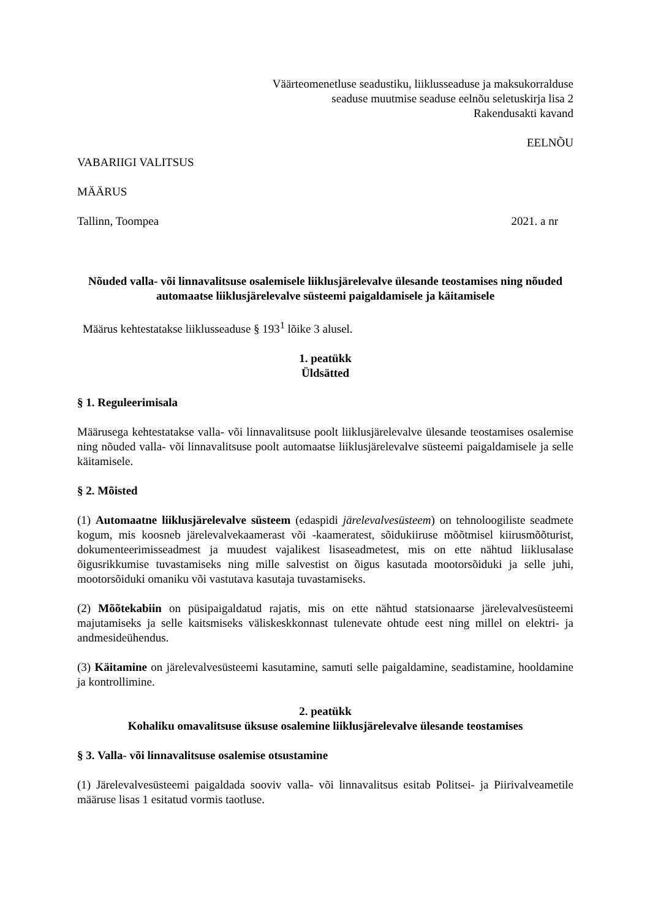Väärteomenetluse seadustiku, liiklusseaduse ja maksukorralduse
seaduse muutmise seaduse eelnõu seletuskirja lisa 2
Rakendusakti kavand
EELNÕU
VABARIIGI VALITSUS
MÄÄRUS
Tallinn, Toompea 2021. a nr
Nõuded valla- või linnavalitsuse osalemisele liiklusjärelevalve ülesande teostamises ning nõuded automaatse liiklusjärelevalve süsteemi paigaldamisele ja käitamisele
Määrus kehtestatakse liiklusseaduse § 193<sup>1</sup> lõike 3 alusel.
1. peatükk
Üldsätted
§ 1. Reguleerimisala
Määrusega kehtestatakse valla- või linnavalitsuse poolt liiklusjärelevalve ülesande teostamises osalemise ning nõuded valla- või linnavalitsuse poolt automaatse liiklusjärelevalve süsteemi paigaldamisele ja selle käitamisele.
§ 2. Mõisted
(1) Automaatne liiklusjärelevalve süsteem (edaspidi järelevalvesüsteem) on tehnoloogiliste seadmete kogum, mis koosneb järelevalvekaamerast või -kaameratest, sõidukiiruse mõõtmisel kiirusmõõturist, dokumenteerimisseadmest ja muudest vajalikest lisaseadmetest, mis on ette nähtud liiklusalase õigusrikkumise tuvastamiseks ning mille salvestist on õigus kasutada mootorsõiduki ja selle juhi, mootorsõiduki omaniku või vastutava kasutaja tuvastamiseks.
(2) Mõõtekabiin on püsipaigaldatud rajatis, mis on ette nähtud statsionaarse järelevalvesüsteemi majutamiseks ja selle kaitsmiseks väliskeskkonnast tulenevate ohtude eest ning millel on elektri- ja andmesideühendus.
(3) Käitamine on järelevalvesüsteemi kasutamine, samuti selle paigaldamine, seadistamine, hooldamine ja kontrollimine.
2. peatükk
Kohaliku omavalitsuse üksuse osalemine liiklusjärelevalve ülesande teostamises
§ 3. Valla- või linnavalitsuse osalemise otsustamine
(1) Järelevalvesüsteemi paigaldada sooviv valla- või linnavalitsus esitab Politsei- ja Piirivalveametile määruse lisas 1 esitatud vormis taotluse.